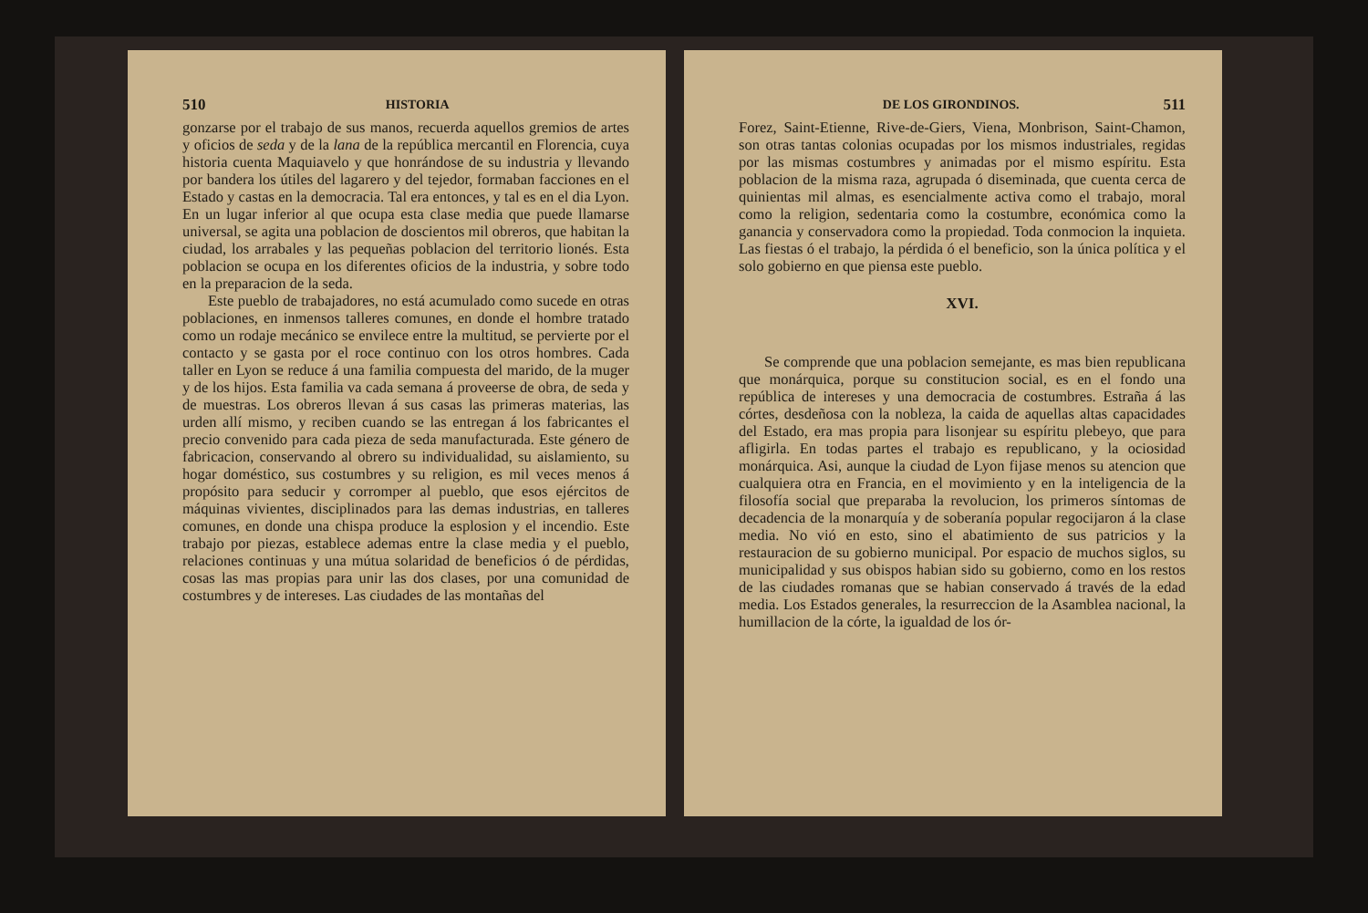510 HISTORIA
gonzarse por el trabajo de sus manos, recuerda aquellos gremios de artes y oficios de seda y de la lana de la república mercantil en Florencia, cuya historia cuenta Maquiavelo y que honrándose de su industria y llevando por bandera los útiles del lagarero y del tejedor, formaban facciones en el Estado y castas en la democracia. Tal era entonces, y tal es en el dia Lyon. En un lugar inferior al que ocupa esta clase media que puede llamarse universal, se agita una poblacion de doscientos mil obreros, que habitan la ciudad, los arrabales y las pequeñas poblacion del territorio lionés. Esta poblacion se ocupa en los diferentes oficios de la industria, y sobre todo en la preparacion de la seda.
Este pueblo de trabajadores, no está acumulado como sucede en otras poblaciones, en inmensos talleres comunes, en donde el hombre tratado como un rodaje mecánico se envilece entre la multitud, se pervierte por el contacto y se gasta por el roce continuo con los otros hombres. Cada taller en Lyon se reduce á una familia compuesta del marido, de la muger y de los hijos. Esta familia va cada semana á proveerse de obra, de seda y de muestras. Los obreros llevan á sus casas las primeras materias, las urden allí mismo, y reciben cuando se las entregan á los fabricantes el precio convenido para cada pieza de seda manufacturada. Este género de fabricacion, conservando al obrero su individualidad, su aislamiento, su hogar doméstico, sus costumbres y su religion, es mil veces menos á propósito para seducir y corromper al pueblo, que esos ejércitos de máquinas vivientes, disciplinados para las demas industrias, en talleres comunes, en donde una chispa produce la esplosion y el incendio. Este trabajo por piezas, establece ademas entre la clase media y el pueblo, relaciones continuas y una mútua solaridad de beneficios ó de pérdidas, cosas las mas propias para unir las dos clases, por una comunidad de costumbres y de intereses. Las ciudades de las montañas del
DE LOS GIRONDINOS. 511
Forez, Saint-Etienne, Rive-de-Giers, Viena, Monbrison, Saint-Chamon, son otras tantas colonias ocupadas por los mismos industriales, regidas por las mismas costumbres y animadas por el mismo espíritu. Esta poblacion de la misma raza, agrupada ó diseminada, que cuenta cerca de quinientas mil almas, es esencialmente activa como el trabajo, moral como la religion, sedentaria como la costumbre, económica como la ganancia y conservadora como la propiedad. Toda conmocion la inquieta. Las fiestas ó el trabajo, la pérdida ó el beneficio, son la única política y el solo gobierno en que piensa este pueblo.
XVI.
Se comprende que una poblacion semejante, es mas bien republicana que monárquica, porque su constitucion social, es en el fondo una república de intereses y una democracia de costumbres. Estraña á las córtes, desdeñosa con la nobleza, la caida de aquellas altas capacidades del Estado, era mas propia para lisonjear su espíritu plebeyo, que para afligirla. En todas partes el trabajo es republicano, y la ociosidad monárquica. Asi, aunque la ciudad de Lyon fijase menos su atencion que cualquiera otra en Francia, en el movimiento y en la inteligencia de la filosofía social que preparaba la revolucion, los primeros síntomas de decadencia de la monarquía y de soberanía popular regocijaron á la clase media. No vió en esto, sino el abatimiento de sus patricios y la restauracion de su gobierno municipal. Por espacio de muchos siglos, su municipalidad y sus obispos habian sido su gobierno, como en los restos de las ciudades romanas que se habian conservado á través de la edad media. Los Estados generales, la resurreccion de la Asamblea nacional, la humillacion de la córte, la igualdad de los ór-